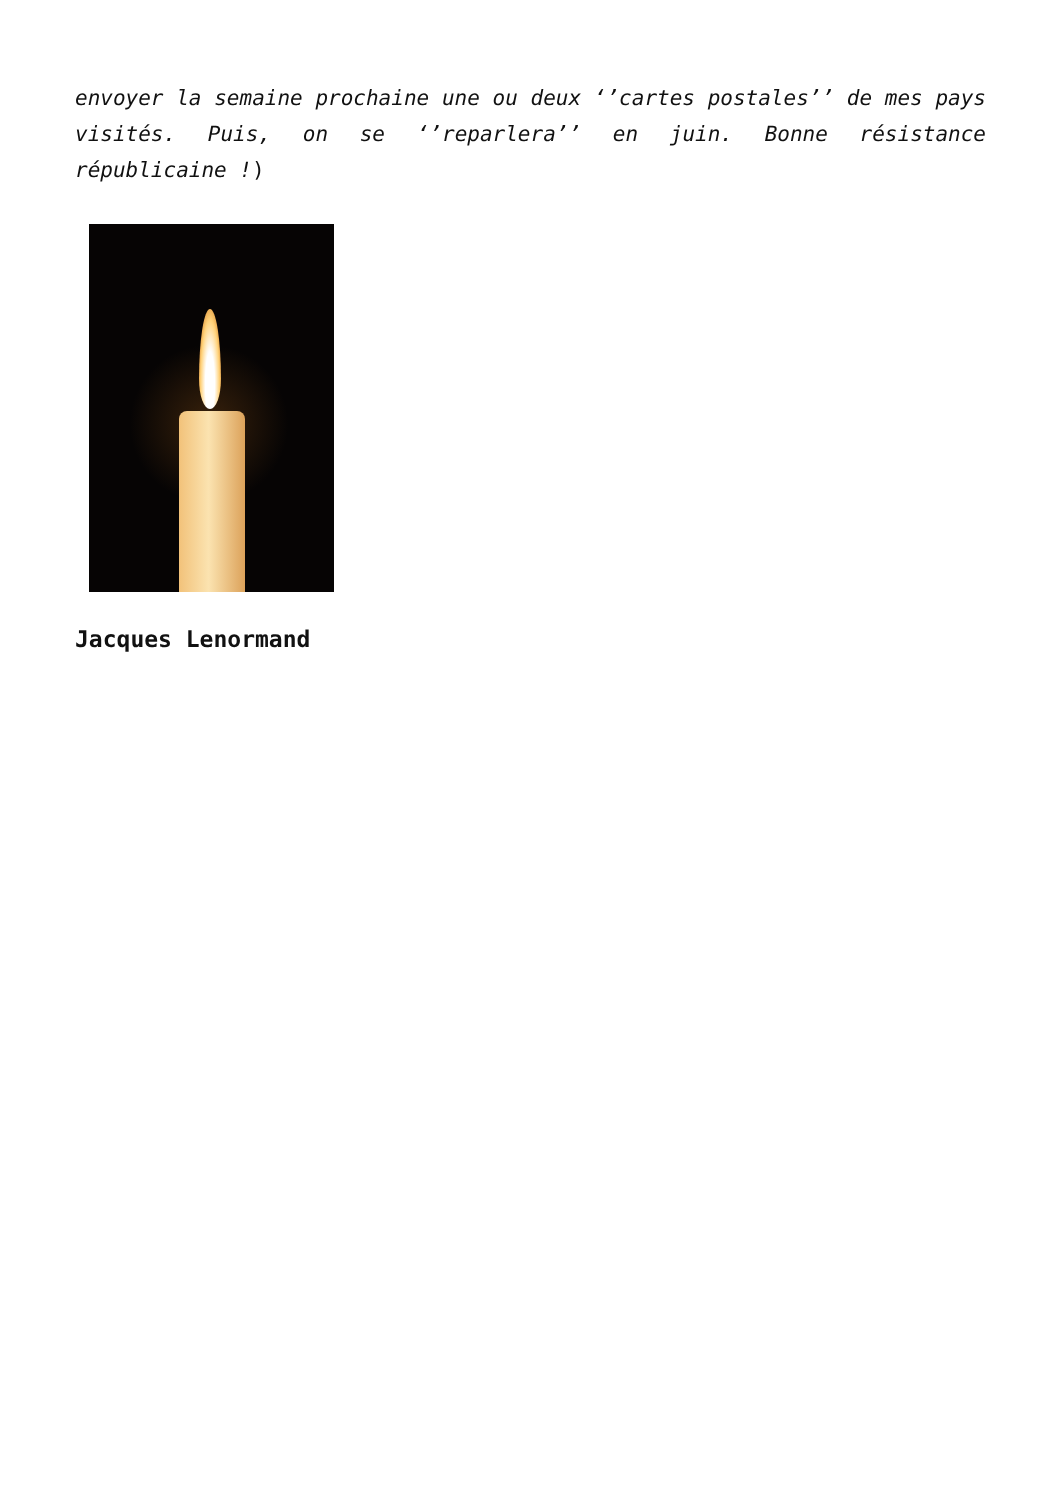envoyer la semaine prochaine une ou deux ‘’cartes postales’’ de mes pays visités. Puis, on se ‘’reparlera’’ en juin. Bonne résistance républicaine !)
Jacques Lenormand